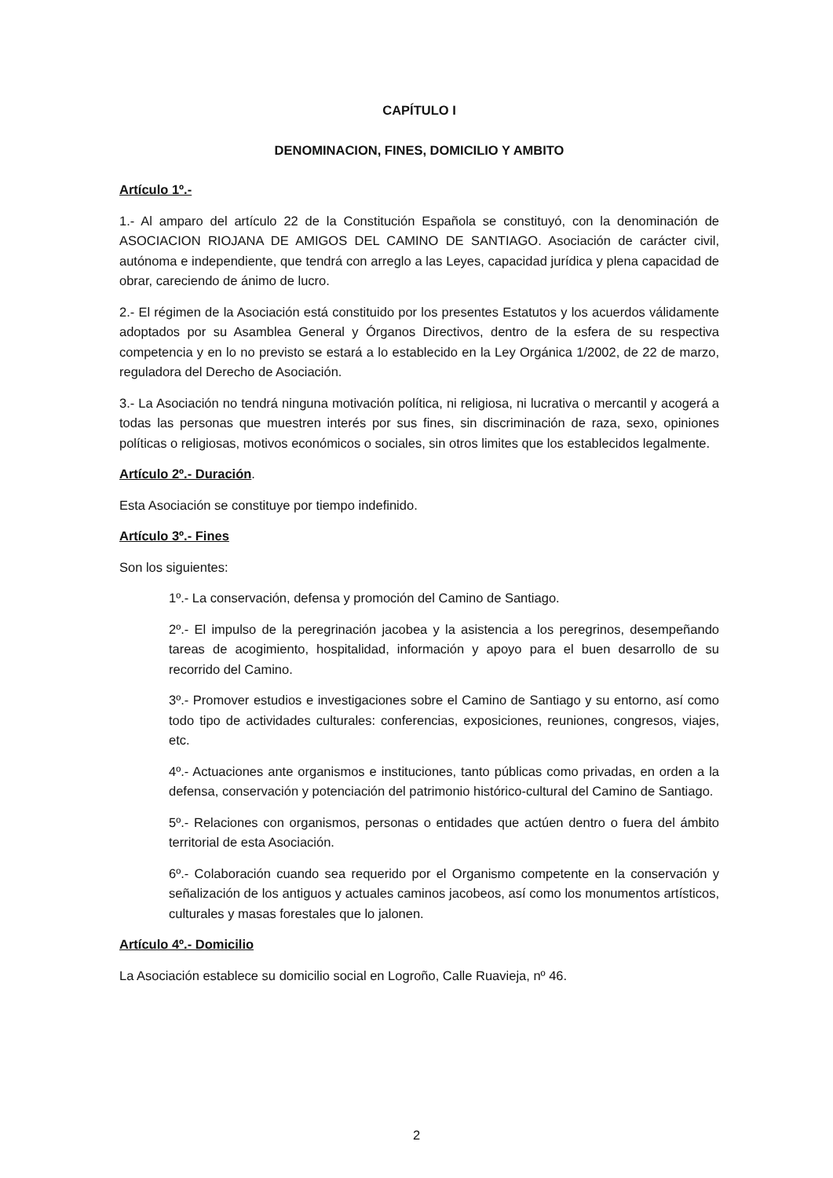CAPÍTULO I
DENOMINACION, FINES, DOMICILIO Y AMBITO
Artículo 1º.-
1.- Al amparo del artículo 22 de la Constitución Española se constituyó, con la denominación de ASOCIACION RIOJANA DE AMIGOS DEL CAMINO DE SANTIAGO. Asociación de carácter civil, autónoma e independiente, que tendrá con arreglo a las Leyes, capacidad jurídica y plena capacidad de obrar, careciendo de ánimo de lucro.
2.- El régimen de la Asociación está constituido por los presentes Estatutos y los acuerdos válidamente adoptados por su Asamblea General y Órganos Directivos, dentro de la esfera de su respectiva competencia y en lo no previsto se estará a lo establecido en la Ley Orgánica 1/2002, de 22 de marzo, reguladora del Derecho de Asociación.
3.- La Asociación no tendrá ninguna motivación política, ni religiosa, ni lucrativa o mercantil y acogerá a todas las personas que muestren interés por sus fines, sin discriminación de raza, sexo, opiniones políticas o religiosas, motivos económicos o sociales, sin otros limites que los establecidos legalmente.
Artículo 2º.- Duración.
Esta Asociación se constituye por tiempo indefinido.
Artículo 3º.- Fines
Son los siguientes:
1º.- La conservación, defensa y promoción del Camino de Santiago.
2º.- El impulso de la peregrinación jacobea y la asistencia a los peregrinos, desempeñando tareas de acogimiento, hospitalidad, información y apoyo para el buen desarrollo de su recorrido del Camino.
3º.- Promover estudios e investigaciones sobre el Camino de Santiago y su entorno, así como todo tipo de actividades culturales: conferencias, exposiciones, reuniones, congresos, viajes, etc.
4º.- Actuaciones ante organismos e instituciones, tanto públicas como privadas, en orden a la defensa, conservación y potenciación del patrimonio histórico-cultural del Camino de Santiago.
5º.- Relaciones con organismos, personas o entidades que actúen dentro o fuera del ámbito territorial de esta Asociación.
6º.- Colaboración cuando sea requerido por el Organismo competente en la conservación y señalización de los antiguos y actuales caminos jacobeos, así como los monumentos artísticos, culturales y masas forestales que lo jalonen.
Artículo 4º.- Domicilio
La Asociación establece su domicilio social en Logroño, Calle Ruavieja, nº 46.
2